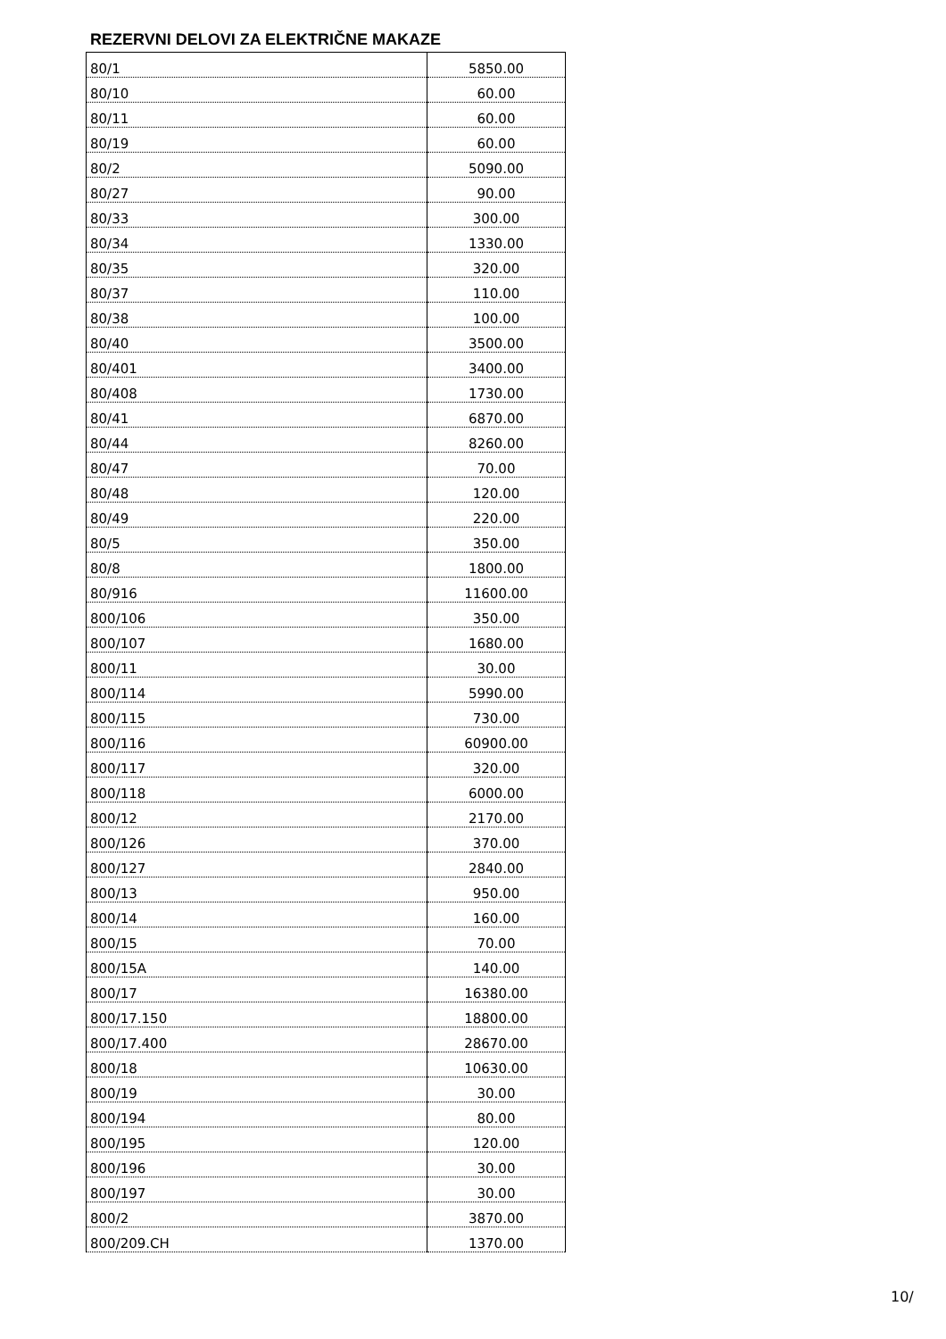REZERVNI DELOVI ZA ELEKTRIČNE MAKAZE
| 80/1 | 5850.00 |
| 80/10 | 60.00 |
| 80/11 | 60.00 |
| 80/19 | 60.00 |
| 80/2 | 5090.00 |
| 80/27 | 90.00 |
| 80/33 | 300.00 |
| 80/34 | 1330.00 |
| 80/35 | 320.00 |
| 80/37 | 110.00 |
| 80/38 | 100.00 |
| 80/40 | 3500.00 |
| 80/401 | 3400.00 |
| 80/408 | 1730.00 |
| 80/41 | 6870.00 |
| 80/44 | 8260.00 |
| 80/47 | 70.00 |
| 80/48 | 120.00 |
| 80/49 | 220.00 |
| 80/5 | 350.00 |
| 80/8 | 1800.00 |
| 80/916 | 11600.00 |
| 800/106 | 350.00 |
| 800/107 | 1680.00 |
| 800/11 | 30.00 |
| 800/114 | 5990.00 |
| 800/115 | 730.00 |
| 800/116 | 60900.00 |
| 800/117 | 320.00 |
| 800/118 | 6000.00 |
| 800/12 | 2170.00 |
| 800/126 | 370.00 |
| 800/127 | 2840.00 |
| 800/13 | 950.00 |
| 800/14 | 160.00 |
| 800/15 | 70.00 |
| 800/15A | 140.00 |
| 800/17 | 16380.00 |
| 800/17.150 | 18800.00 |
| 800/17.400 | 28670.00 |
| 800/18 | 10630.00 |
| 800/19 | 30.00 |
| 800/194 | 80.00 |
| 800/195 | 120.00 |
| 800/196 | 30.00 |
| 800/197 | 30.00 |
| 800/2 | 3870.00 |
| 800/209.CH | 1370.00 |
10/